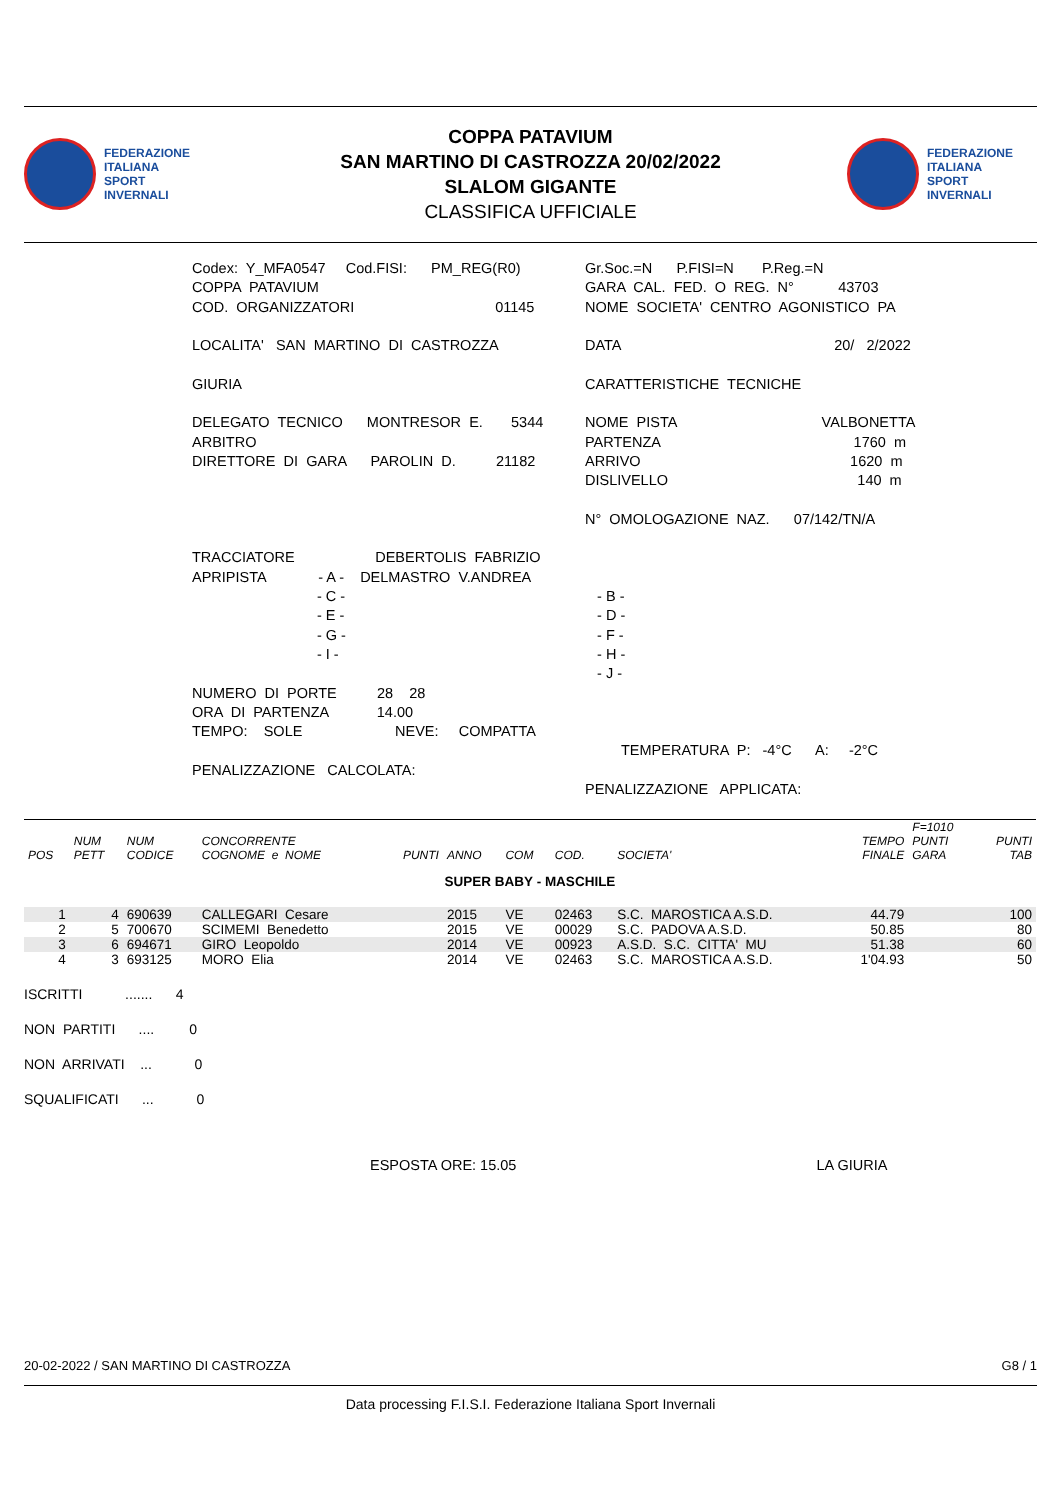FEDERAZIONE
ITALIANA
SPORT
INVERNALI
COPPA PATAVIUM
SAN MARTINO DI CASTROZZA 20/02/2022
SLALOM GIGANTE
CLASSIFICA UFFICIALE
FEDERAZIONE
ITALIANA
SPORT
INVERNALI
Codex: Y_MFA0547 Cod.FISI: PM_REG(R0) COPPA PATAVIUM COD. ORGANIZZATORI 01145 LOCALITA' SAN MARTINO DI CASTROZZA GIURIA DELEGATO TECNICO MONTRESOR E. 5344 ARBITRO DIRETTORE DI GARA PAROLIN D. 21182 TRACCIATORE DEBERTOLIS FABRIZIO APRIPISTA - A - DELMASTRO V.ANDREA - C - - E - - G - - I - NUMERO DI PORTE 28 28 ORA DI PARTENZA 14.00 TEMPO: SOLE NEVE: COMPATTA PENALIZZAZIONE CALCOLATA:
Gr.Soc.=N P.FISI=N P.Reg.=N GARA CAL. FED. O REG. N° 43703 NOME SOCIETA' CENTRO AGONISTICO PA DATA 20/ 2/2022 CARATTERISTICHE TECNICHE NOME PISTA VALBONETTA PARTENZA 1760 m ARRIVO 1620 m DISLIVELLO 140 m N° OMOLOGAZIONE NAZ. 07/142/TN/A - B - - D - - F - - H - - J - TEMPERATURA P: -4°C A: -2°C PENALIZZAZIONE APPLICATA:
| POS | NUM PETT | NUM CODICE | CONCORRENTE COGNOME e NOME | PUNTI | ANNO | COM | COD. | SOCIETA' | TEMPO FINALE | F=1010 PUNTI GARA | PUNTI TAB |
| --- | --- | --- | --- | --- | --- | --- | --- | --- | --- | --- | --- |
| SUPER BABY - MASCHILE | | | | | | | | | | | |
| 1 | 4 | 690639 | CALLEGARI Cesare | | 2015 | VE | 02463 | S.C. MAROSTICA A.S.D. | 44.79 | | 100 |
| 2 | 5 | 700670 | SCIMEMI Benedetto | | 2015 | VE | 00029 | S.C. PADOVA A.S.D. | 50.85 | | 80 |
| 3 | 6 | 694671 | GIRO Leopoldo | | 2014 | VE | 00923 | A.S.D. S.C. CITTA' MU | 51.38 | | 60 |
| 4 | 3 | 693125 | MORO Elia | | 2014 | VE | 02463 | S.C. MAROSTICA A.S.D. | 1'04.93 | | 50 |
ISCRITTI ....... 4
NON PARTITI .... 0
NON ARRIVATI ... 0
SQUALIFICATI ... 0
ESPOSTA ORE: 15.05 LA GIURIA
20-02-2022 / SAN MARTINO DI CASTROZZA G8 / 1
Data processing F.I.S.I. Federazione Italiana Sport Invernali